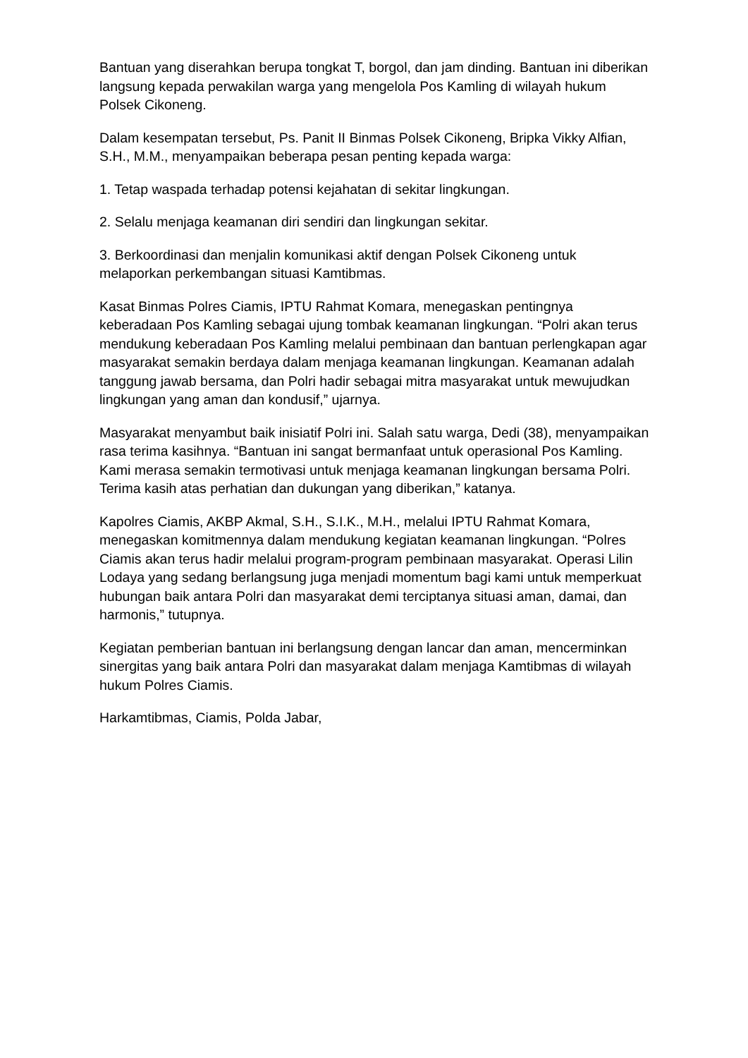Bantuan yang diserahkan berupa tongkat T, borgol, dan jam dinding. Bantuan ini diberikan langsung kepada perwakilan warga yang mengelola Pos Kamling di wilayah hukum Polsek Cikoneng.
Dalam kesempatan tersebut, Ps. Panit II Binmas Polsek Cikoneng, Bripka Vikky Alfian, S.H., M.M., menyampaikan beberapa pesan penting kepada warga:
1. Tetap waspada terhadap potensi kejahatan di sekitar lingkungan.
2. Selalu menjaga keamanan diri sendiri dan lingkungan sekitar.
3. Berkoordinasi dan menjalin komunikasi aktif dengan Polsek Cikoneng untuk melaporkan perkembangan situasi Kamtibmas.
Kasat Binmas Polres Ciamis, IPTU Rahmat Komara, menegaskan pentingnya keberadaan Pos Kamling sebagai ujung tombak keamanan lingkungan. “Polri akan terus mendukung keberadaan Pos Kamling melalui pembinaan dan bantuan perlengkapan agar masyarakat semakin berdaya dalam menjaga keamanan lingkungan. Keamanan adalah tanggung jawab bersama, dan Polri hadir sebagai mitra masyarakat untuk mewujudkan lingkungan yang aman dan kondusif,” ujarnya.
Masyarakat menyambut baik inisiatif Polri ini. Salah satu warga, Dedi (38), menyampaikan rasa terima kasihnya. “Bantuan ini sangat bermanfaat untuk operasional Pos Kamling. Kami merasa semakin termotivasi untuk menjaga keamanan lingkungan bersama Polri. Terima kasih atas perhatian dan dukungan yang diberikan,” katanya.
Kapolres Ciamis, AKBP Akmal, S.H., S.I.K., M.H., melalui IPTU Rahmat Komara, menegaskan komitmennya dalam mendukung kegiatan keamanan lingkungan. “Polres Ciamis akan terus hadir melalui program-program pembinaan masyarakat. Operasi Lilin Lodaya yang sedang berlangsung juga menjadi momentum bagi kami untuk memperkuat hubungan baik antara Polri dan masyarakat demi terciptanya situasi aman, damai, dan harmonis,” tutupnya.
Kegiatan pemberian bantuan ini berlangsung dengan lancar dan aman, mencerminkan sinergitas yang baik antara Polri dan masyarakat dalam menjaga Kamtibmas di wilayah hukum Polres Ciamis.
Harkamtibmas, Ciamis, Polda Jabar,